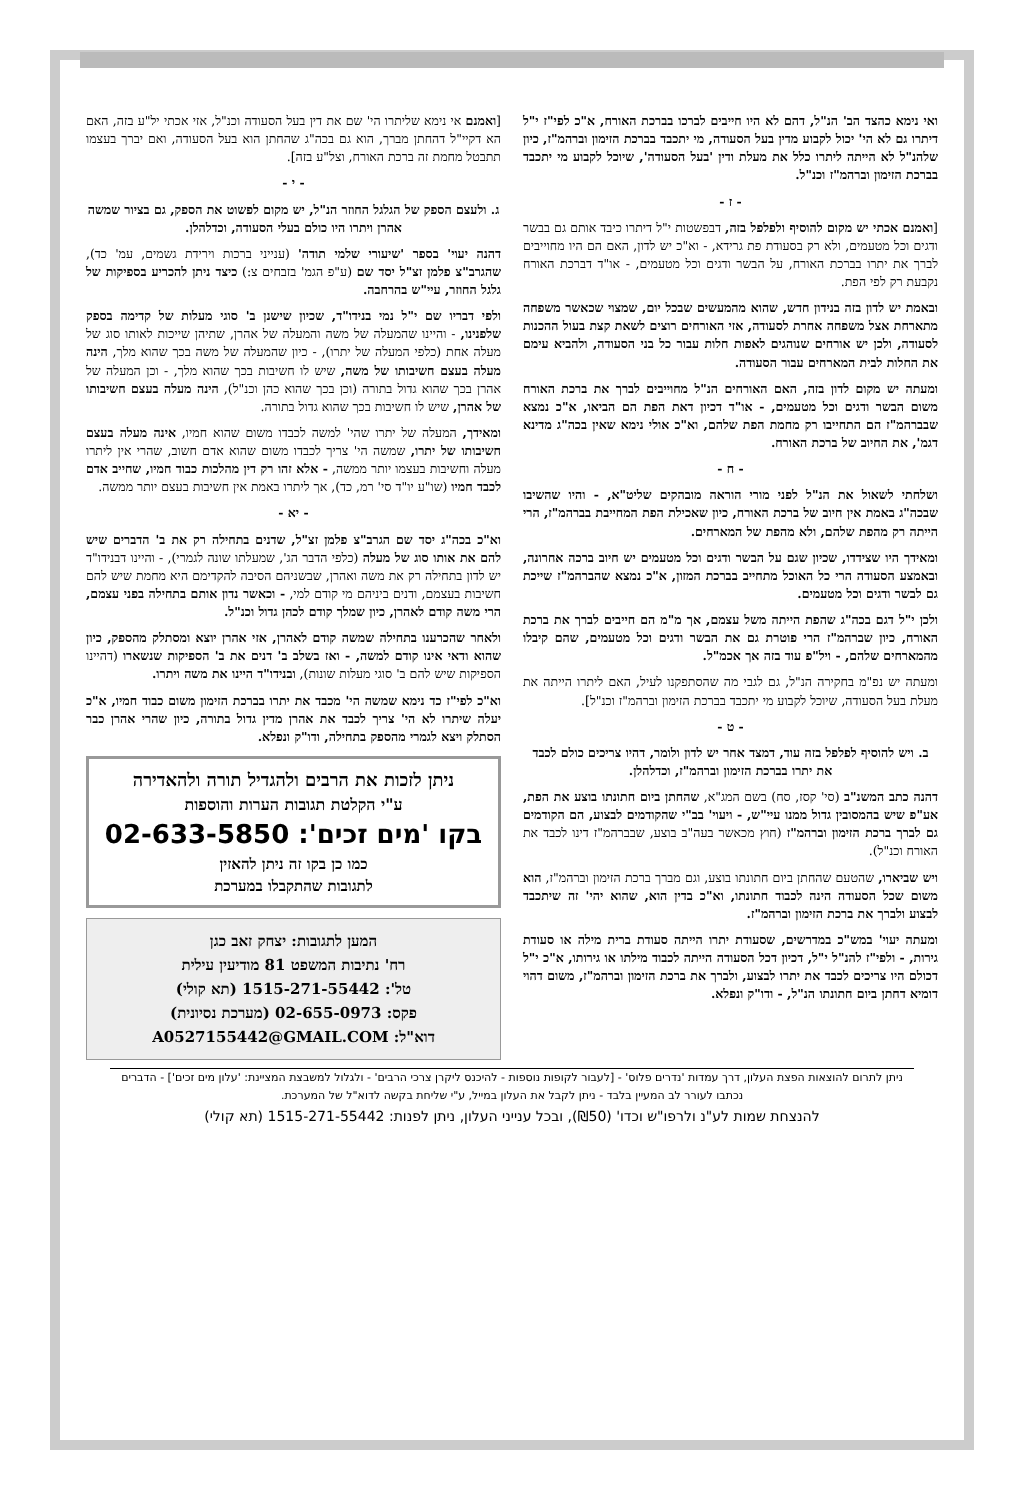ואי נימא כהצד הב' הנ"ל, דהם לא היו חייבים לברכו בברכת האורח, א"כ לפי"ז י"ל דיתרו גם לא הי' יכול לקבוע מדין בעל הסעודה, מי יתכבד בברכת הזימון וברהמ"ז, כיון שלהנ"ל לא הייתה ליתרו כלל את מעלת ודין 'בעל הסעודה', שיוכל לקבוע מי יתכבד בברכת הזימון וברהמ"ז וכנ"ל.
- ז -
[ואמנם אכתי יש מקום להוסיף ולפלפל בזה, דבפשטות י"ל דיתרו כיבד אותם גם בבשר ודגים וכל מטעמים, ולא רק בסעודת פת גרידא, - וא"כ יש לדון, האם הם היו מחוייבים לברך את יתרו בברכת האורח, על הבשר ודגים וכל מטעמים, - או"ד דברכת האורח נקבעת רק לפי הפת.
ובאמת יש לדון בזה בנידון חדש, שהוא מהמעשים שבכל יום, שמצוי שכאשר משפחה מתארחת אצל משפחה אחרת לסעודה, אזי האורחים רוצים לשאת קצת בעול ההכנות לסעודה, ולכן יש אורחים שנוהגים לאפות חלות עבור כל בני הסעודה, ולהביא עימם את החלות לבית המארחים עבור הסעודה.
ומעתה יש מקום לדון בזה, האם האורחים הנ"ל מחוייבים לברך את ברכת האורח משום הבשר ודגים וכל מטעמים, - או"ד דכיון דאת הפת הם הביאו, א"כ נמצא שבברהמ"ז הם התחייבו רק מחמת הפת שלהם, וא"כ אולי נימא שאין בכה"ג מדינא דגמ', את החיוב של ברכת האורח.
- ח -
ושלחתי לשאול את הנ"ל לפני מורי הוראה מובהקים שליט"א, - והיו שהשיבו שבכה"ג באמת אין חיוב של ברכת האורח, כיון שאכילת הפת המחייבת בברהמ"ז, הרי הייתה רק מהפת שלהם, ולא מהפת של המארחים.
ומאידך היו שצידדו, שכיון שגם על הבשר ודגים וכל מטעמים יש חיוב ברכה אחרונה, ובאמצע הסעודה הרי כל האוכל מתחייב בברכת המזון, א"כ נמצא שהברהמ"ז שייכת גם לבשר ודגים וכל מטעמים.
ולכן י"ל דגם בכה"ג שהפת הייתה משל עצמם, אך מ"מ הם חייבים לברך את ברכת האורח, כיון שברהמ"ז הרי פוטרת גם את הבשר ודגים וכל מטעמים, שהם קיבלו מהמארחים שלהם, - ויל"פ עוד בזה אך אכמ"ל.
ומעתה יש נפ"מ בחקירה הנ"ל, גם לגבי מה שהסתפקנו לעיל, האם ליתרו הייתה את מעלת בעל הסעודה, שיוכל לקבוע מי יתכבד בברכת הזימון וברהמ"ז וכנ"ל].
- ט -
ב. ויש להוסיף לפלפל בזה עוד, דמצד אחר יש לדון ולומר, דהיו צריכים כולם לכבד את יתרו בברכת הזימון וברהמ"ז, וכדלהלן.
דהנה כתב המשנ"ב (סי' קסז, סח) בשם המג"א, שהחתן ביום חתונתו בוצע את הפת, אע"פ שיש בהמסובין גדול ממנו עיי"ש, - ויעוי' בב"י שהקודמים לבצוע, הם הקודמים גם לברך ברכת הזימון וברהמ"ז (חוץ מכאשר בעה"ב בוצע, שבברהמ"ז דינו לכבד את האורח וכנ"ל).
ויש שביארו, שהטעם שהחתן ביום חתונתו בוצע, וגם מברך ברכת הזימון וברהמ"ז, הוא משום שכל הסעודה הינה לכבוד חתונתו, וא"כ בדין הוא, שהוא יהי' זה שיתכבד לבצוע ולברך את ברכת הזימון וברהמ"ז.
ומעתה יעוי' במש"כ במדרשים, שסעודת יתרו הייתה סעודת ברית מילה או סעודת גירות, - ולפי"ז להנ"ל י"ל, דכיון דכל הסעודה הייתה לכבוד מילתו או גירותו, א"כ י"ל דכולם היו צריכים לכבד את יתרו לבצוע, ולברך את ברכת הזימון וברהמ"ז, משום דהוי דומיא דחתן ביום חתונתו הנ"ל, - ודו"ק ונפלא.
[ואמנם אי נימא שליתרו הי' שם את דין בעל הסעודה וכנ"ל, אזי אכתי יל"ע בזה, האם הא דקיי"ל דהחתן מברך, הוא גם בכה"ג שהחתן הוא בעל הסעודה, ואם יברך בעצמו תתבטל מחמת זה ברכת האורח, וצל"ע בזה].
- י -
ג. ולעצם הספק של הגלגל החוזר הנ"ל, יש מקום לפשוט את הספק, גם בציור שמשה אהרן ויתרו היו כולם בעלי הסעודה, וכדלהלן.
דהנה יעוי' בספר 'שיעורי שלמי תודה' (ענייני ברכות וירידת גשמים, עמ' כד), שהגרב"צ פלמן זצ"ל יסד שם (ע"פ הגמ' בזבחים צ:) כיצד ניתן להכריע בספיקות של גלגל החוזר, עיי"ש בהרחבה.
ולפי דבריו שם י"ל נמי בנידו"ד, שכיון שישנן ב' סוגי מעלות של קדימה בספק שלפנינו, - והיינו שהמעלה של משה והמעלה של אהרן, שתיהן שייכות לאותו סוג של מעלה אחת (כלפי המעלה של יתרו), - כיון שהמעלה של משה בכך שהוא מלך, הינה מעלה בעצם חשיבותו של משה, שיש לו חשיבות בכך שהוא מלך, - וכן המעלה של אהרן בכך שהוא גדול בתורה (וכן בכך שהוא כהן וכנ"ל), הינה מעלה בעצם חשיבותו של אהרן, שיש לו חשיבות בכך שהוא גדול בתורה.
ומאידך, המעלה של יתרו שהי' למשה לכבדו משום שהוא חמיו, אינה מעלה בעצם חשיבותו של יתרו, שמשה הי' צריך לכבדו משום שהוא אדם חשוב, שהרי אין ליתרו מעלה וחשיבות בעצמו יותר ממשה, - אלא זהו רק דין מהלכות כבוד חמיו, שחייב אדם לכבד חמיו (שו"ע יו"ד סי' רמ, כד), אך ליתרו באמת אין חשיבות בעצם יותר ממשה.
- יא -
וא"כ בכה"ג יסד שם הגרב"צ פלמן זצ"ל, שדנים בתחילה רק את ב' הדברים שיש להם את אותו סוג של מעלה (כלפי הדבר הג', שמעלתו שונה לגמרי), - והיינו דבנידו"ד יש לדון בתחילה רק את משה ואהרן, שבשניהם הסיבה להקדימם היא מחמת שיש להם חשיבות בעצמם, ודנים ביניהם מי קודם למי, - וכאשר נדון אותם בתחילה בפני עצמם, הרי משה קודם לאהרן, כיון שמלך קודם לכהן גדול וכנ"ל.
ולאחר שהכרענו בתחילה שמשה קודם לאהרן, אזי אהרן יוצא ומסתלק מהספק, כיון שהוא ודאי אינו קודם למשה, - ואז בשלב ב' דנים את ב' הספיקות שנשארו (דהיינו הספיקות שיש להם ב' סוגי מעלות שונות), ובנידו"ד היינו את משה ויתרו.
וא"כ לפי"ז כד נימא שמשה הי' מכבד את יתרו בברכת הזימון משום כבוד חמיו, א"כ יעלה שיתרו לא הי' צריך לכבד את אהרן מדין גדול בתורה, כיון שהרי אהרן כבר הסתלק ויצא לגמרי מהספק בתחילה, ודו"ק ונפלא.
ניתן לזכות את הרבים ולהגדיל תורה ולהאדירה
ע"י הקלטת תגובות הערות והוספות
בקו 'מים זכים': 02-633-5850
כמו כן בקו זה ניתן להאזין
לתגובות שהתקבלו במערכת
המען לתגובות: יצחק זאב כגן
רח' נתיבות המשפט 81 מודיעין עילית
טל': 1515-271-55442 (תא קולי)
פקס: 02-655-0973 (מערכת נסיונית)
דוא"ל: A0527155442@GMAIL.COM
ניתן לתרום להוצאות הפצת העלון, דרך עמדות 'נדרים פלוס' - [לעבור לקופות נוספות - להיכנס ליקרן צרכי הרבים' - ולגלול למשבצת המציינת: 'עלון מים זכים'] - הדברים נכתבו לעורר לב המעיין בלבד - ניתן לקבל את העלון במייל, ע"י שליחת בקשה לדוא"ל של המערכת.
להנצחת שמות לע"נ ולרפו"ש וכדו' (₪50), ובכל ענייני העלון, ניתן לפנות: 1515-271-55442 (תא קולי)